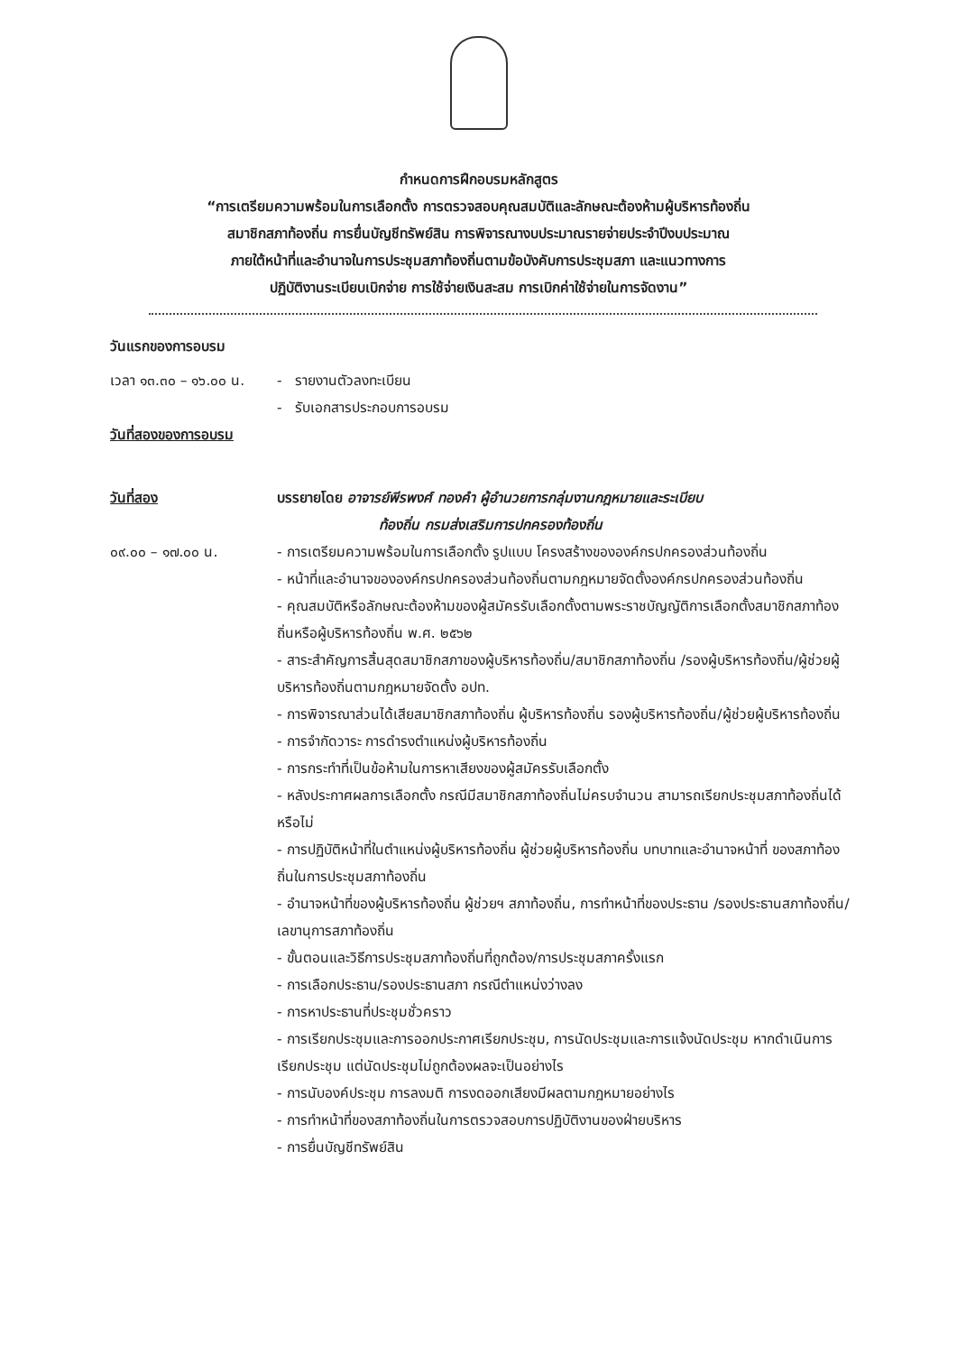กำหนดการฝึกอบรมหลักสูตร
“การเตรียมความพร้อมในการเลือกตั้ง การตรวจสอบคุณสมบัติและลักษณะต้องห้ามผู้บริหารท้องถิ่น
สมาชิกสภาท้องถิ่น การยื่นบัญชีทรัพย์สิน การพิจารณางบประมาณรายจ่ายประจำปีงบประมาณ
ภายใต้หน้าที่และอำนาจในการประชุมสภาท้องถิ่นตามข้อบังคับการประชุมสภา และแนวทางการ
ปฏิบัติงานระเบียบเบิกจ่าย การใช้จ่ายเงินสะสม การเบิกค่าใช้จ่ายในการจัดงาน”
วันแรกของการอบรม
เวลา ๑๓.๓๐ – ๑๖.๐๐ น.
- รายงานตัวลงทะเบียน
- รับเอกสารประกอบการอบรม
วันที่สองของการอบรม
วันที่สอง บรรยายโดย อาจารย์พีรพงศ์ ทองคำ ผู้อำนวยการกลุ่มงานกฎหมายและระเบียบ
ท้องถิ่น กรมส่งเสริมการปกครองท้องถิ่น
๐๙.๐๐ – ๑๗.๐๐ น. - การเตรียมความพร้อมในการเลือกตั้ง รูปแบบ โครงสร้างขององค์กรปกครองส่วนท้องถิ่น
- หน้าที่และอำนาจขององค์กรปกครองส่วนท้องถิ่นตามกฎหมายจัดตั้งองค์กรปกครองส่วนท้องถิ่น
- คุณสมบัติหรือลักษณะต้องห้ามของผู้สมัครรับเลือกตั้งตามพระราชบัญญัติการเลือกตั้งสมาชิกสภาท้องถิ่นหรือผู้บริหารท้องถิ่น พ.ศ. ๒๕๖๒
- สาระสำคัญการสิ้นสุดสมาชิกสภาของผู้บริหารท้องถิ่น/สมาชิกสภาท้องถิ่น /รองผู้บริหารท้องถิ่น/ผู้ช่วยผู้บริหารท้องถิ่นตามกฎหมายจัดตั้ง อปท.
- การพิจารณาส่วนได้เสียสมาชิกสภาท้องถิ่น ผู้บริหารท้องถิ่น รองผู้บริหารท้องถิ่น/ผู้ช่วยผู้บริหารท้องถิ่น
- การจำกัดวาระ การดำรงตำแหน่งผู้บริหารท้องถิ่น
- การกระทำที่เป็นข้อห้ามในการหาเสียงของผู้สมัครรับเลือกตั้ง
- หลังประกาศผลการเลือกตั้ง กรณีมีสมาชิกสภาท้องถิ่นไม่ครบจำนวน สามารถเรียกประชุมสภาท้องถิ่นได้หรือไม่
- การปฏิบัติหน้าที่ในตำแหน่งผู้บริหารท้องถิ่น ผู้ช่วยผู้บริหารท้องถิ่น บทบาทและอำนาจหน้าที่ ของสภาท้องถิ่นในการประชุมสภาท้องถิ่น
- อำนาจหน้าที่ของผู้บริหารท้องถิ่น ผู้ช่วยฯ สภาท้องถิ่น, การทำหน้าที่ของประธาน /รองประธานสภาท้องถิ่น/เลขานุการสภาท้องถิ่น
- ขั้นตอนและวิธีการประชุมสภาท้องถิ่นที่ถูกต้อง/การประชุมสภาครั้งแรก
- การเลือกประธาน/รองประธานสภา กรณีตำแหน่งว่างลง
- การหาประธานที่ประชุมชั่วคราว
- การเรียกประชุมและการออกประกาศเรียกประชุม, การนัดประชุมและการแจ้งนัดประชุม หากดำเนินการเรียกประชุม แต่นัดประชุมไม่ถูกต้องผลจะเป็นอย่างไร
- การนับองค์ประชุม การลงมติ การงดออกเสียงมีผลตามกฎหมายอย่างไร
- การทำหน้าที่ของสภาท้องถิ่นในการตรวจสอบการปฏิบัติงานของฝ่ายบริหาร
- การยื่นบัญชีทรัพย์สิน